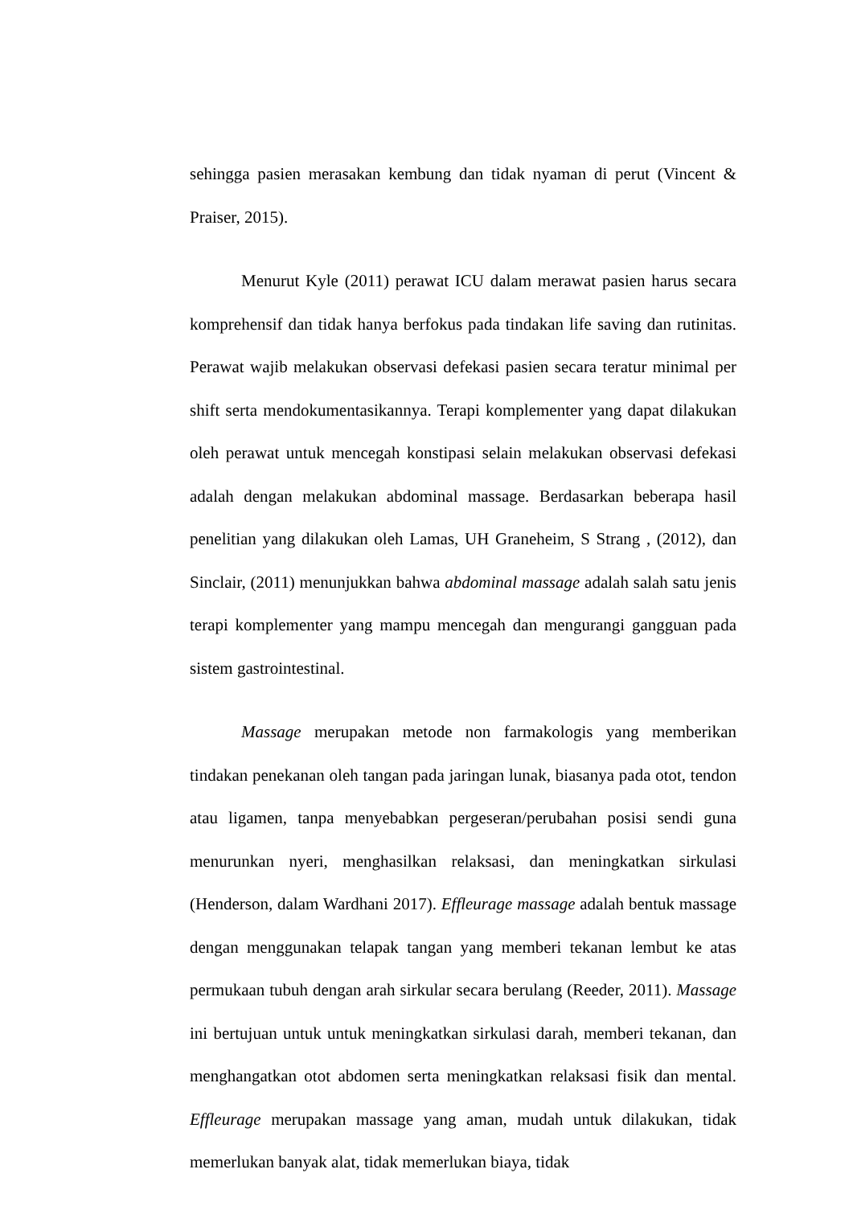sehingga pasien merasakan kembung dan tidak nyaman di perut (Vincent & Praiser, 2015).
Menurut Kyle (2011) perawat ICU dalam merawat pasien harus secara komprehensif dan tidak hanya berfokus pada tindakan life saving dan rutinitas. Perawat wajib melakukan observasi defekasi pasien secara teratur minimal per shift serta mendokumentasikannya. Terapi komplementer yang dapat dilakukan oleh perawat untuk mencegah konstipasi selain melakukan observasi defekasi adalah dengan melakukan abdominal massage. Berdasarkan beberapa hasil penelitian yang dilakukan oleh Lamas, UH Graneheim, S Strang , (2012), dan Sinclair, (2011) menunjukkan bahwa abdominal massage adalah salah satu jenis terapi komplementer yang mampu mencegah dan mengurangi gangguan pada sistem gastrointestinal.
Massage merupakan metode non farmakologis yang memberikan tindakan penekanan oleh tangan pada jaringan lunak, biasanya pada otot, tendon atau ligamen, tanpa menyebabkan pergeseran/perubahan posisi sendi guna menurunkan nyeri, menghasilkan relaksasi, dan meningkatkan sirkulasi (Henderson, dalam Wardhani 2017). Effleurage massage adalah bentuk massage dengan menggunakan telapak tangan yang memberi tekanan lembut ke atas permukaan tubuh dengan arah sirkular secara berulang (Reeder, 2011). Massage ini bertujuan untuk untuk meningkatkan sirkulasi darah, memberi tekanan, dan menghangatkan otot abdomen serta meningkatkan relaksasi fisik dan mental. Effleurage merupakan massage yang aman, mudah untuk dilakukan, tidak memerlukan banyak alat, tidak memerlukan biaya, tidak